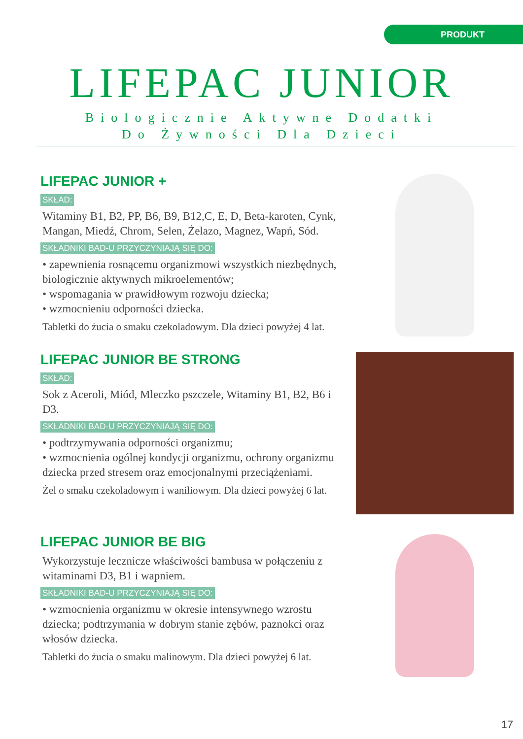PRODUKT
LIFEPAC JUNIOR
Biologicznie Aktywne Dodatki
Do Żywności Dla Dzieci
LIFEPAC JUNIOR +
SKŁAD:
Witaminy B1, B2, PP, B6, B9, B12,C, E, D, Beta-karoten, Cynk, Mangan, Miedź, Chrom, Selen, Żelazo, Magnez, Wapń, Sód.
SKŁADNIKI BAD-U PRZYCZYNIAJĄ SIĘ DO:
• zapewnienia rosnącemu organizmowi wszystkich niezbędnych, biologicznie aktywnych mikroelementów;
• wspomagania w prawidłowym rozwoju dziecka;
• wzmocnieniu odporności dziecka.
Tabletki do żucia o smaku czekoladowym. Dla dzieci powyżej 4 lat.
LIFEPAC JUNIOR BE STRONG
SKŁAD:
Sok z Aceroli, Miód, Mleczko pszczele, Witaminy B1, B2, B6 i D3.
SKŁADNIKI BAD-U PRZYCZYNIAJĄ SIĘ DO:
• podtrzymywania odporności organizmu;
• wzmocnienia ogólnej kondycji organizmu, ochrony organizmu dziecka przed stresem oraz emocjonalnymi przeciążeniami.
Żel o smaku czekoladowym i waniliowym. Dla dzieci powyżej 6 lat.
LIFEPAC JUNIOR BE BIG
Wykorzystuje lecznicze właściwości bambusa w połączeniu z witaminami D3, B1 i wapniem.
SKŁADNIKI BAD-U PRZYCZYNIAJĄ SIĘ DO:
• wzmocnienia organizmu w okresie intensywnego wzrostu dziecka; podtrzymania w dobrym stanie zębów, paznokci oraz włosów dziecka.
Tabletki do żucia o smaku malinowym. Dla dzieci powyżej 6 lat.
17